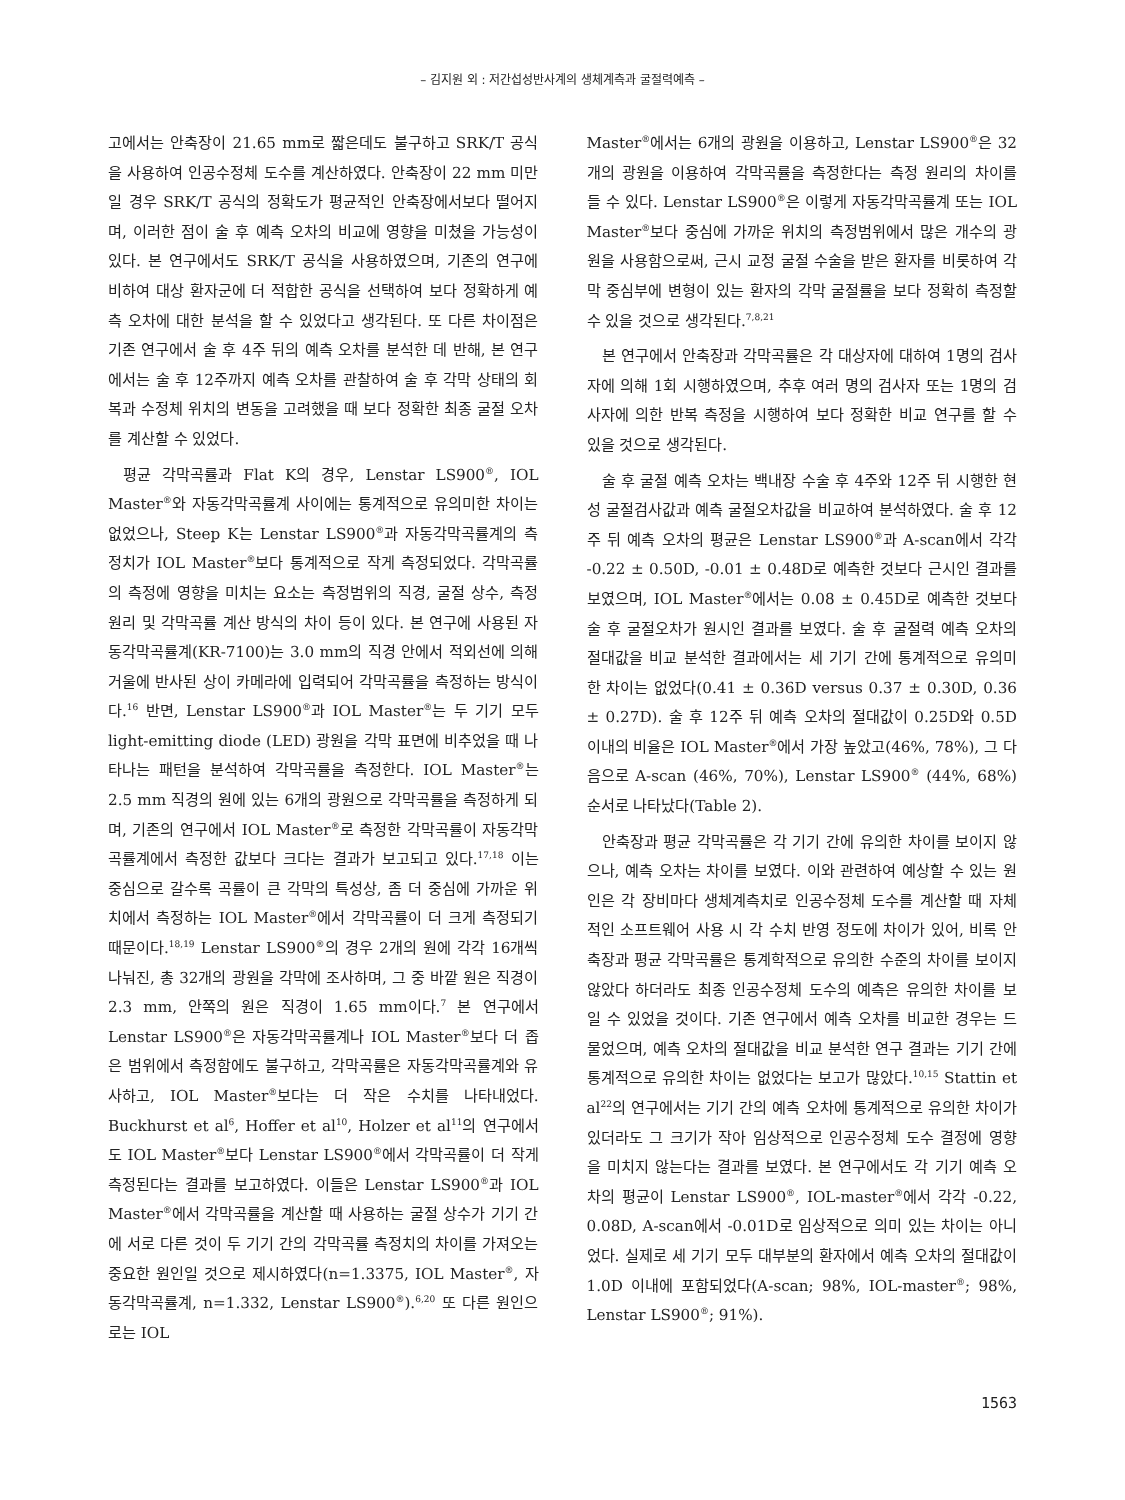– 김지원 외 : 저간섭성반사계의 생체계측과 굴절력예측 –
고에서는 안축장이 21.65 mm로 짧은데도 불구하고 SRK/T 공식을 사용하여 인공수정체 도수를 계산하였다. 안축장이 22 mm 미만일 경우 SRK/T 공식의 정확도가 평균적인 안축장에서보다 떨어지며, 이러한 점이 술 후 예측 오차의 비교에 영향을 미쳤을 가능성이 있다. 본 연구에서도 SRK/T 공식을 사용하였으며, 기존의 연구에 비하여 대상 환자군에 더 적합한 공식을 선택하여 보다 정확하게 예측 오차에 대한 분석을 할 수 있었다고 생각된다. 또 다른 차이점은 기존 연구에서 술 후 4주 뒤의 예측 오차를 분석한 데 반해, 본 연구에서는 술 후 12주까지 예측 오차를 관찰하여 술 후 각막 상태의 회복과 수정체 위치의 변동을 고려했을 때 보다 정확한 최종 굴절 오차를 계산할 수 있었다.
평균 각막곡률과 Flat K의 경우, Lenstar LS900<sup>®</sup>, IOL Master<sup>®</sup>와 자동각막곡률계 사이에는 통계적으로 유의미한 차이는 없었으나, Steep K는 Lenstar LS900<sup>®</sup>과 자동각막곡률계의 측정치가 IOL Master<sup>®</sup>보다 통계적으로 작게 측정되었다. 각막곡률의 측정에 영향을 미치는 요소는 측정범위의 직경, 굴절 상수, 측정 원리 및 각막곡률 계산 방식의 차이 등이 있다. 본 연구에 사용된 자동각막곡률계(KR-7100)는 3.0 mm의 직경 안에서 적외선에 의해 거울에 반사된 상이 카메라에 입력되어 각막곡률을 측정하는 방식이다.<sup>16</sup> 반면, Lenstar LS900<sup>®</sup>과 IOL Master<sup>®</sup>는 두 기기 모두 light-emitting diode (LED) 광원을 각막 표면에 비추었을 때 나타나는 패턴을 분석하여 각막곡률을 측정한다. IOL Master<sup>®</sup>는 2.5 mm 직경의 원에 있는 6개의 광원으로 각막곡률을 측정하게 되며, 기존의 연구에서 IOL Master<sup>®</sup>로 측정한 각막곡률이 자동각막곡률계에서 측정한 값보다 크다는 결과가 보고되고 있다.<sup>17,18</sup> 이는 중심으로 갈수록 곡률이 큰 각막의 특성상, 좀 더 중심에 가까운 위치에서 측정하는 IOL Master<sup>®</sup>에서 각막곡률이 더 크게 측정되기 때문이다.<sup>18,19</sup> Lenstar LS900<sup>®</sup>의 경우 2개의 원에 각각 16개씩 나눠진, 총 32개의 광원을 각막에 조사하며, 그 중 바깥 원은 직경이 2.3 mm, 안쪽의 원은 직경이 1.65 mm이다.<sup>7</sup> 본 연구에서 Lenstar LS900<sup>®</sup>은 자동각막곡률계나 IOL Master<sup>®</sup>보다 더 좁은 범위에서 측정함에도 불구하고, 각막곡률은 자동각막곡률계와 유사하고, IOL Master<sup>®</sup>보다는 더 작은 수치를 나타내었다. Buckhurst et al<sup>6</sup>, Hoffer et al<sup>10</sup>, Holzer et al<sup>11</sup>의 연구에서도 IOL Master<sup>®</sup>보다 Lenstar LS900<sup>®</sup>에서 각막곡률이 더 작게 측정된다는 결과를 보고하였다. 이들은 Lenstar LS900<sup>®</sup>과 IOL Master<sup>®</sup>에서 각막곡률을 계산할 때 사용하는 굴절 상수가 기기 간에 서로 다른 것이 두 기기 간의 각막곡률 측정치의 차이를 가져오는 중요한 원인일 것으로 제시하였다(n=1.3375, IOL Master<sup>®</sup>, 자동각막곡률계, n=1.332, Lenstar LS900<sup>®</sup>).<sup>6,20</sup> 또 다른 원인으로는 IOL
Master<sup>®</sup>에서는 6개의 광원을 이용하고, Lenstar LS900<sup>®</sup>은 32개의 광원을 이용하여 각막곡률을 측정한다는 측정 원리의 차이를 들 수 있다. Lenstar LS900<sup>®</sup>은 이렇게 자동각막곡률계 또는 IOL Master<sup>®</sup>보다 중심에 가까운 위치의 측정범위에서 많은 개수의 광원을 사용함으로써, 근시 교정 굴절 수술을 받은 환자를 비롯하여 각막 중심부에 변형이 있는 환자의 각막 굴절률을 보다 정확히 측정할 수 있을 것으로 생각된다.<sup>7,8,21</sup>
본 연구에서 안축장과 각막곡률은 각 대상자에 대하여 1명의 검사자에 의해 1회 시행하였으며, 추후 여러 명의 검사자 또는 1명의 검사자에 의한 반복 측정을 시행하여 보다 정확한 비교 연구를 할 수 있을 것으로 생각된다.
술 후 굴절 예측 오차는 백내장 수술 후 4주와 12주 뒤 시행한 현성 굴절검사값과 예측 굴절오차값을 비교하여 분석하였다. 술 후 12주 뒤 예측 오차의 평균은 Lenstar LS900<sup>®</sup>과 A-scan에서 각각 -0.22 ± 0.50D, -0.01 ± 0.48D로 예측한 것보다 근시인 결과를 보였으며, IOL Master<sup>®</sup>에서는 0.08 ± 0.45D로 예측한 것보다 술 후 굴절오차가 원시인 결과를 보였다. 술 후 굴절력 예측 오차의 절대값을 비교 분석한 결과에서는 세 기기 간에 통계적으로 유의미한 차이는 없었다(0.41 ± 0.36D versus 0.37 ± 0.30D, 0.36 ± 0.27D). 술 후 12주 뒤 예측 오차의 절대값이 0.25D와 0.5D 이내의 비율은 IOL Master<sup>®</sup>에서 가장 높았고(46%, 78%), 그 다음으로 A-scan (46%, 70%), Lenstar LS900<sup>®</sup> (44%, 68%) 순서로 나타났다(Table 2).
안축장과 평균 각막곡률은 각 기기 간에 유의한 차이를 보이지 않으나, 예측 오차는 차이를 보였다. 이와 관련하여 예상할 수 있는 원인은 각 장비마다 생체계측치로 인공수정체 도수를 계산할 때 자체적인 소프트웨어 사용 시 각 수치 반영 정도에 차이가 있어, 비록 안축장과 평균 각막곡률은 통계학적으로 유의한 수준의 차이를 보이지 않았다 하더라도 최종 인공수정체 도수의 예측은 유의한 차이를 보일 수 있었을 것이다. 기존 연구에서 예측 오차를 비교한 경우는 드물었으며, 예측 오차의 절대값을 비교 분석한 연구 결과는 기기 간에 통계적으로 유의한 차이는 없었다는 보고가 많았다.<sup>10,15</sup> Stattin et al<sup>22</sup>의 연구에서는 기기 간의 예측 오차에 통계적으로 유의한 차이가 있더라도 그 크기가 작아 임상적으로 인공수정체 도수 결정에 영향을 미치지 않는다는 결과를 보였다. 본 연구에서도 각 기기 예측 오차의 평균이 Lenstar LS900<sup>®</sup>, IOL-master<sup>®</sup>에서 각각 -0.22, 0.08D, A-scan에서 -0.01D로 임상적으로 의미 있는 차이는 아니었다. 실제로 세 기기 모두 대부분의 환자에서 예측 오차의 절대값이 1.0D 이내에 포함되었다(A-scan; 98%, IOL-master<sup>®</sup>; 98%, Lenstar LS900<sup>®</sup>; 91%).
1563